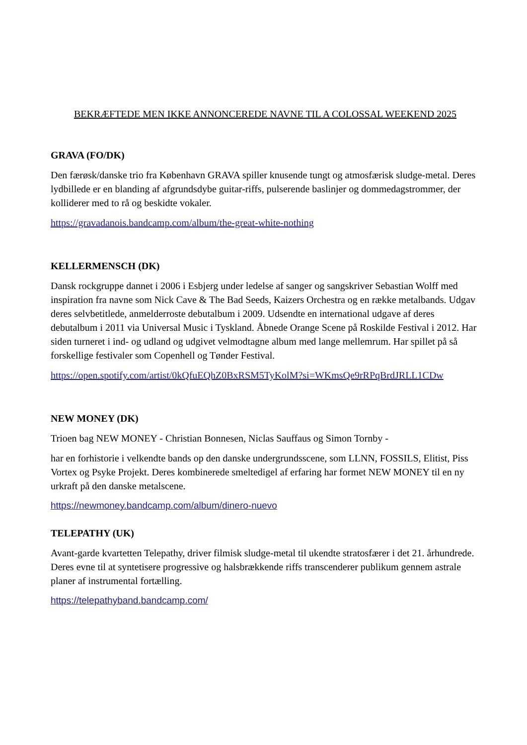BEKRÆFTEDE MEN IKKE ANNONCEREDE NAVNE TIL A COLOSSAL WEEKEND 2025
GRAVA (FO/DK)
Den færøsk/danske trio fra København GRAVA spiller knusende tungt og atmosfærisk sludge-metal. Deres lydbillede er en blanding af afgrundsdybe guitar-riffs, pulserende baslinjer og dommedagstrommer, der kolliderer med to rå og beskidte vokaler.
https://gravadanois.bandcamp.com/album/the-great-white-nothing
KELLERMENSCH (DK)
Dansk rockgruppe dannet i 2006 i Esbjerg under ledelse af sanger og sangskriver Sebastian Wolff med inspiration fra navne som Nick Cave & The Bad Seeds, Kaizers Orchestra og en række metalbands. Udgav deres selvbetitlede, anmelderroste debutalbum i 2009. Udsendte en international udgave af deres debutalbum i 2011 via Universal Music i Tyskland. Åbnede Orange Scene på Roskilde Festival i 2012. Har siden turneret i ind- og udland og udgivet velmodtagne album med lange mellemrum. Har spillet på så forskellige festivaler som Copenhell og Tønder Festival.
https://open.spotify.com/artist/0kQfuEQhZ0BxRSM5TyKolM?si=WKmsQe9rRPqBrdJRLL1CDw
NEW MONEY (DK)
Trioen bag NEW MONEY - Christian Bonnesen, Niclas Sauffaus og Simon Tornby -
har en forhistorie i velkendte bands op den danske undergrundsscene, som LLNN, FOSSILS, Elitist, Piss Vortex og Psyke Projekt. Deres kombinerede smeltedigel af erfaring har formet NEW MONEY til en ny urkraft på den danske metalscene.
https://newmoney.bandcamp.com/album/dinero-nuevo
TELEPATHY (UK)
Avant-garde kvartetten Telepathy, driver filmisk sludge-metal til ukendte stratosfærer i det 21. århundrede. Deres evne til at syntetisere progressive og halsbrækkende riffs transcenderer publikum gennem astrale planer af instrumental fortælling.
https://telepathyband.bandcamp.com/